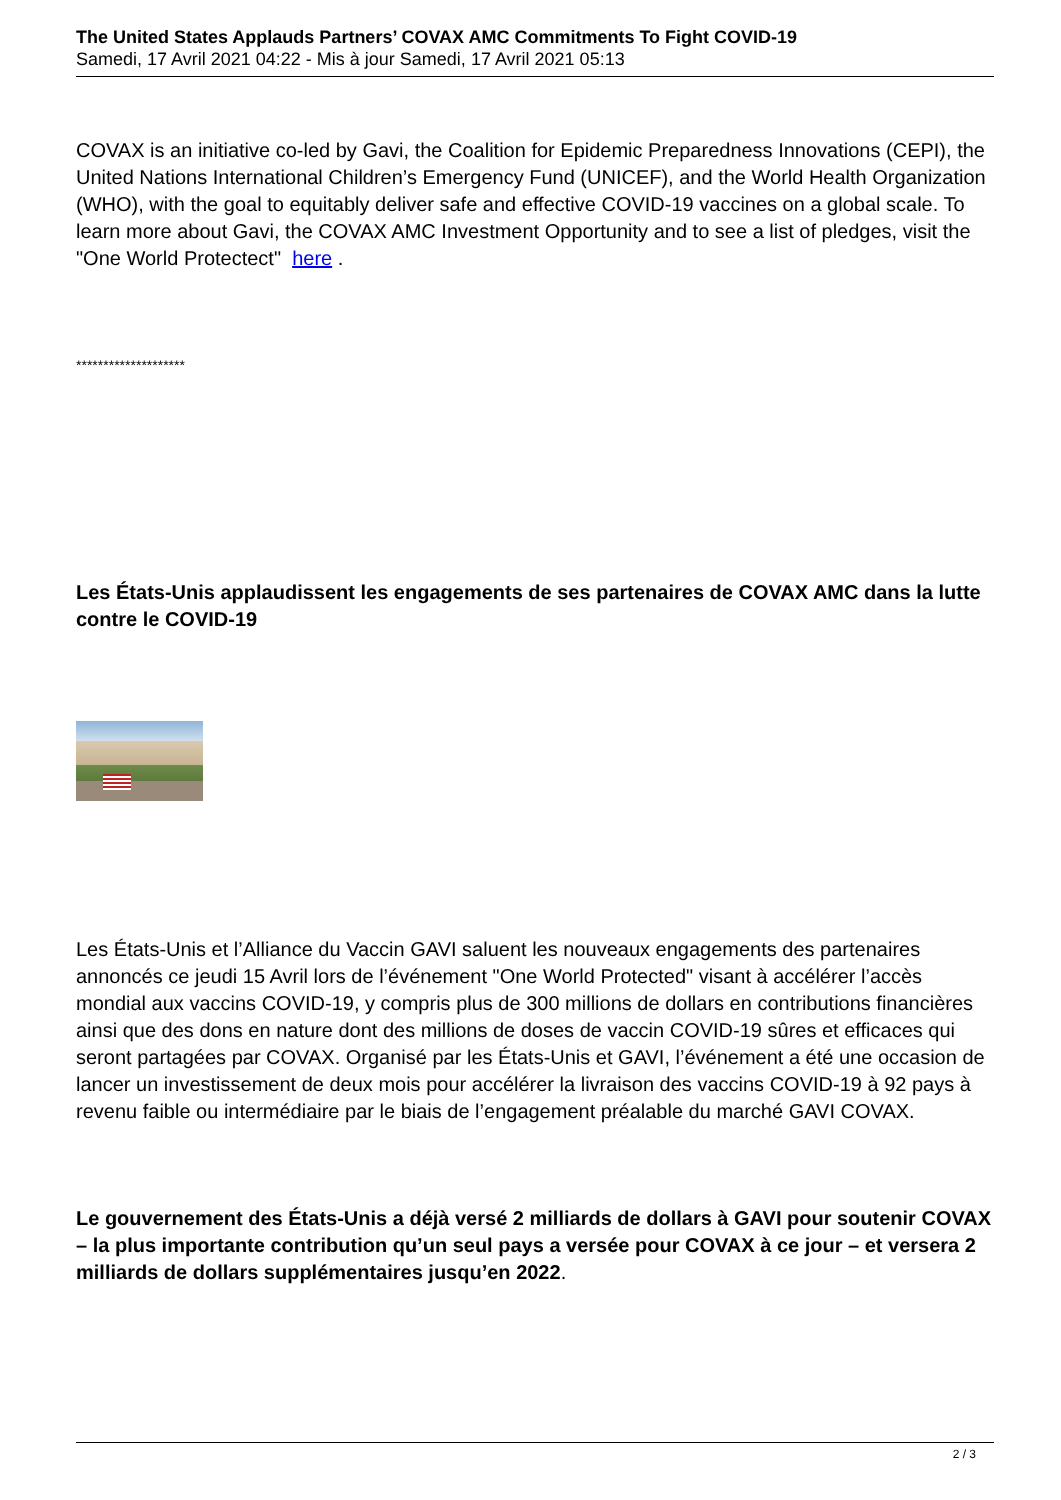The United States Applauds Partners’ COVAX AMC Commitments To Fight COVID-19
Samedi, 17 Avril 2021 04:22 - Mis à jour Samedi, 17 Avril 2021 05:13
COVAX is an initiative co-led by Gavi, the Coalition for Epidemic Preparedness Innovations (CEPI), the United Nations International Children’s Emergency Fund (UNICEF), and the World Health Organization (WHO), with the goal to equitably deliver safe and effective COVID-19 vaccines on a global scale. To learn more about Gavi, the COVAX AMC Investment Opportunity and to see a list of pledges, visit the "One World Protectect" here .
********************
Les États-Unis applaudissent les engagements de ses partenaires de COVAX AMC dans la lutte contre le COVID-19
Les États-Unis et l’Alliance du Vaccin GAVI saluent les nouveaux engagements des partenaires annoncés ce jeudi 15 Avril lors de l’événement "One World Protected" visant à accélérer l’accès mondial aux vaccins COVID-19, y compris plus de 300 millions de dollars en contributions financières ainsi que des dons en nature dont des millions de doses de vaccin COVID-19 sûres et efficaces qui seront partagées par COVAX. Organisé par les États-Unis et GAVI, l’événement a été une occasion de lancer un investissement de deux mois pour accélérer la livraison des vaccins COVID-19 à 92 pays à revenu faible ou intermédiaire par le biais de l’engagement préalable du marché GAVI COVAX.
Le gouvernement des États-Unis a déjà versé 2 milliards de dollars à GAVI pour soutenir COVAX – la plus importante contribution qu’un seul pays a versée pour COVAX à ce jour – et versera 2 milliards de dollars supplémentaires jusqu’en 2022.
2 / 3